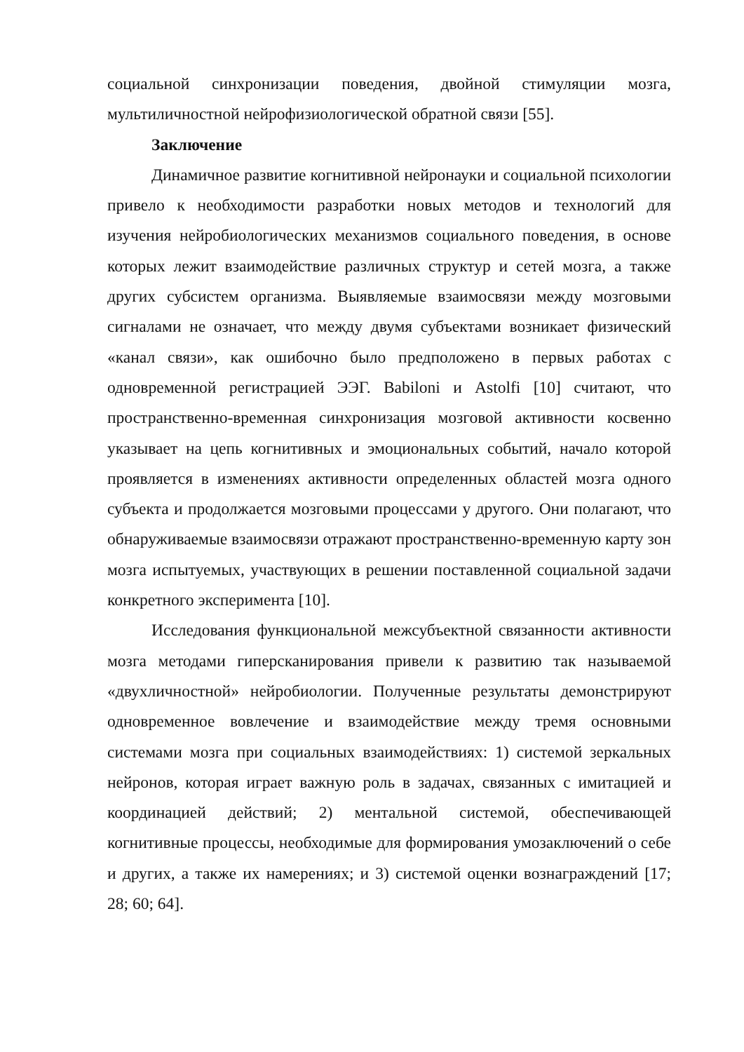социальной синхронизации поведения, двойной стимуляции мозга, мультиличностной нейрофизиологической обратной связи [55].
Заключение
Динамичное развитие когнитивной нейронауки и социальной психологии привело к необходимости разработки новых методов и технологий для изучения нейробиологических механизмов социального поведения, в основе которых лежит взаимодействие различных структур и сетей мозга, а также других субсистем организма. Выявляемые взаимосвязи между мозговыми сигналами не означает, что между двумя субъектами возникает физический «канал связи», как ошибочно было предположено в первых работах с одновременной регистрацией ЭЭГ. Babiloni и Astolfi [10] считают, что пространственно-временная синхронизация мозговой активности косвенно указывает на цепь когнитивных и эмоциональных событий, начало которой проявляется в изменениях активности определенных областей мозга одного субъекта и продолжается мозговыми процессами у другого. Они полагают, что обнаруживаемые взаимосвязи отражают пространственно-временную карту зон мозга испытуемых, участвующих в решении поставленной социальной задачи конкретного эксперимента [10].
Исследования функциональной межсубъектной связанности активности мозга методами гиперсканирования привели к развитию так называемой «двухличностной» нейробиологии. Полученные результаты демонстрируют одновременное вовлечение и взаимодействие между тремя основными системами мозга при социальных взаимодействиях: 1) системой зеркальных нейронов, которая играет важную роль в задачах, связанных с имитацией и координацией действий; 2) ментальной системой, обеспечивающей когнитивные процессы, необходимые для формирования умозаключений о себе и других, а также их намерениях; и 3) системой оценки вознаграждений [17; 28; 60; 64].